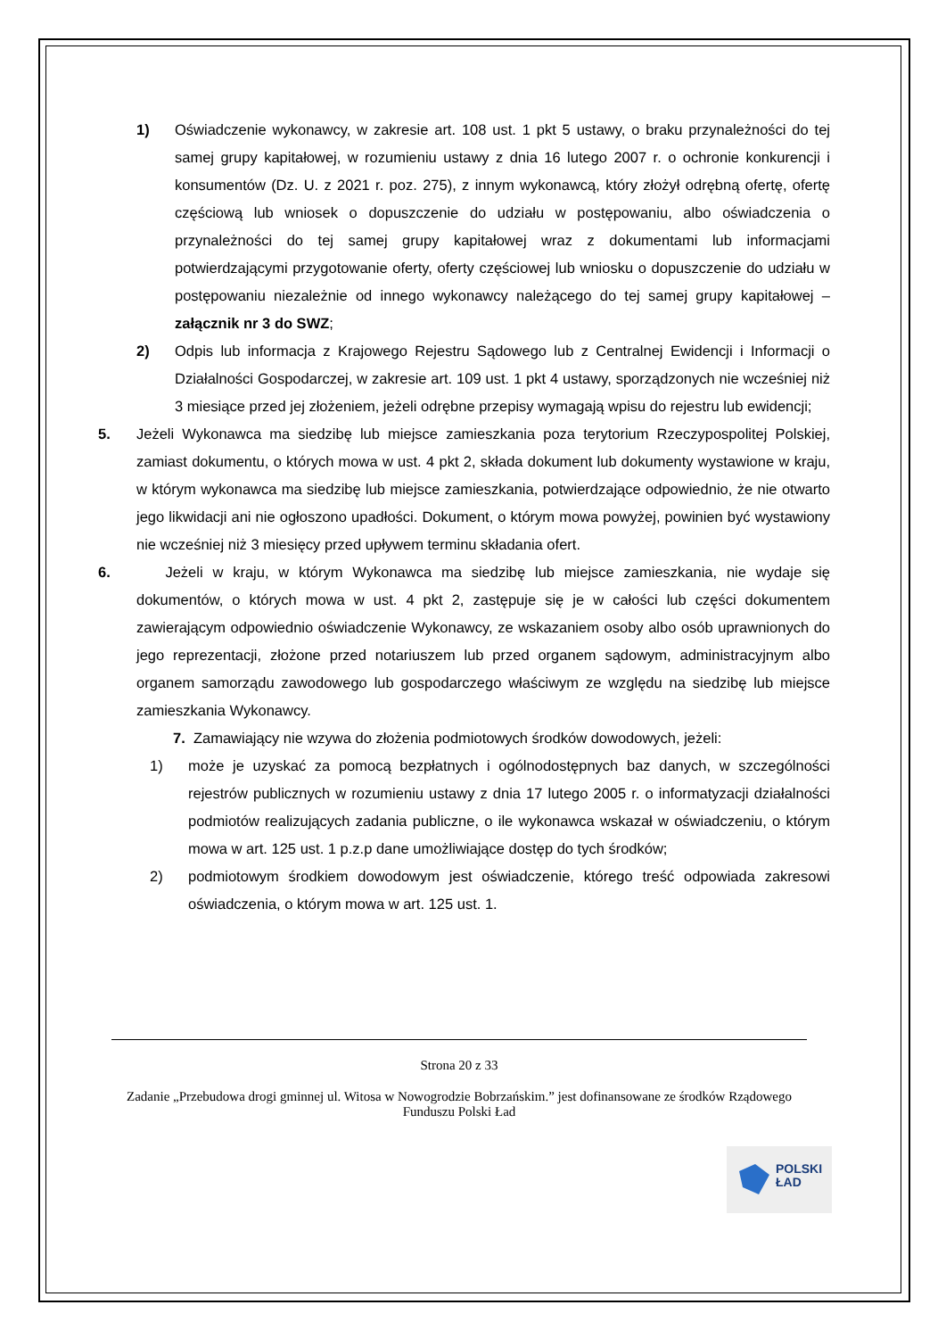1) Oświadczenie wykonawcy, w zakresie art. 108 ust. 1 pkt 5 ustawy, o braku przynależności do tej samej grupy kapitałowej, w rozumieniu ustawy z dnia 16 lutego 2007 r. o ochronie konkurencji i konsumentów (Dz. U. z 2021 r. poz. 275), z innym wykonawcą, który złożył odrębną ofertę, ofertę częściową lub wniosek o dopuszczenie do udziału w postępowaniu, albo oświadczenia o przynależności do tej samej grupy kapitałowej wraz z dokumentami lub informacjami potwierdzającymi przygotowanie oferty, oferty częściowej lub wniosku o dopuszczenie do udziału w postępowaniu niezależnie od innego wykonawcy należącego do tej samej grupy kapitałowej – załącznik nr 3 do SWZ;
2) Odpis lub informacja z Krajowego Rejestru Sądowego lub z Centralnej Ewidencji i Informacji o Działalności Gospodarczej, w zakresie art. 109 ust. 1 pkt 4 ustawy, sporządzonych nie wcześniej niż 3 miesiące przed jej złożeniem, jeżeli odrębne przepisy wymagają wpisu do rejestru lub ewidencji;
5. Jeżeli Wykonawca ma siedzibę lub miejsce zamieszkania poza terytorium Rzeczypospolitej Polskiej, zamiast dokumentu, o których mowa w ust. 4 pkt 2, składa dokument lub dokumenty wystawione w kraju, w którym wykonawca ma siedzibę lub miejsce zamieszkania, potwierdzające odpowiednio, że nie otwarto jego likwidacji ani nie ogłoszono upadłości. Dokument, o którym mowa powyżej, powinien być wystawiony nie wcześniej niż 3 miesięcy przed upływem terminu składania ofert.
6. Jeżeli w kraju, w którym Wykonawca ma siedzibę lub miejsce zamieszkania, nie wydaje się dokumentów, o których mowa w ust. 4 pkt 2, zastępuje się je w całości lub części dokumentem zawierającym odpowiednio oświadczenie Wykonawcy, ze wskazaniem osoby albo osób uprawnionych do jego reprezentacji, złożone przed notariuszem lub przed organem sądowym, administracyjnym albo organem samorządu zawodowego lub gospodarczego właściwym ze względu na siedzibę lub miejsce zamieszkania Wykonawcy.
7. Zamawiający nie wzywa do złożenia podmiotowych środków dowodowych, jeżeli:
1) może je uzyskać za pomocą bezpłatnych i ogólnodostępnych baz danych, w szczególności rejestrów publicznych w rozumieniu ustawy z dnia 17 lutego 2005 r. o informatyzacji działalności podmiotów realizujących zadania publiczne, o ile wykonawca wskazał w oświadczeniu, o którym mowa w art. 125 ust. 1 p.z.p dane umożliwiające dostęp do tych środków;
2) podmiotowym środkiem dowodowym jest oświadczenie, którego treść odpowiada zakresowi oświadczenia, o którym mowa w art. 125 ust. 1.
Strona 20 z 33
Zadanie „Przebudowa drogi gminnej ul. Witosa w Nowogrodzie Bobrzańskim.” jest dofinansowane ze środków Rządowego Funduszu Polski Ład
POLSKI
ŁAD